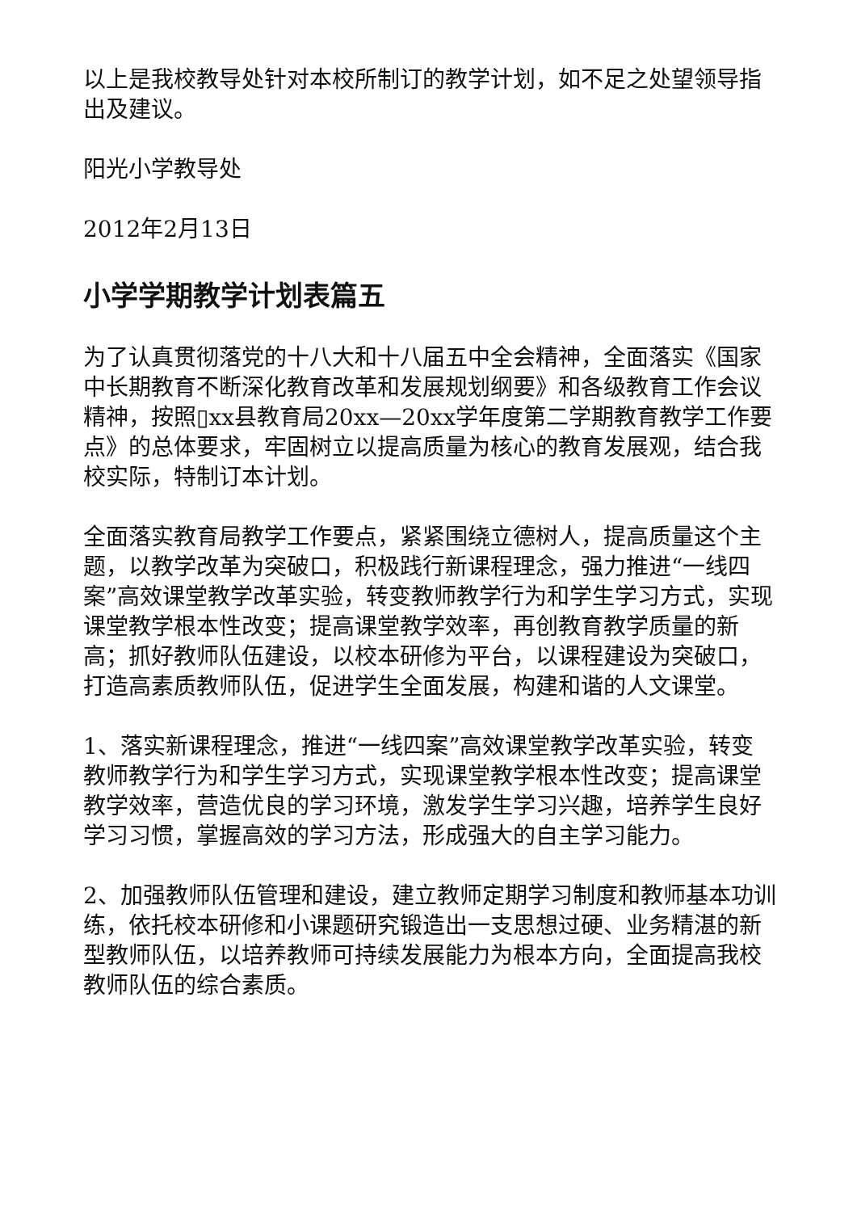以上是我校教导处针对本校所制订的教学计划，如不足之处望领导指出及建议。
阳光小学教导处
2012年2月13日
小学学期教学计划表篇五
为了认真贯彻落党的十八大和十八届五中全会精神，全面落实《国家中长期教育不断深化教育改革和发展规划纲要》和各级教育工作会议精神，按照▯xx县教育局20xx—20xx学年度第二学期教育教学工作要点》的总体要求，牢固树立以提高质量为核心的教育发展观，结合我校实际，特制订本计划。
全面落实教育局教学工作要点，紧紧围绕立德树人，提高质量这个主题，以教学改革为突破口，积极践行新课程理念，强力推进“一线四案”高效课堂教学改革实验，转变教师教学行为和学生学习方式，实现课堂教学根本性改变；提高课堂教学效率，再创教育教学质量的新高；抓好教师队伍建设，以校本研修为平台，以课程建设为突破口，打造高素质教师队伍，促进学生全面发展，构建和谐的人文课堂。
1、落实新课程理念，推进“一线四案”高效课堂教学改革实验，转变教师教学行为和学生学习方式，实现课堂教学根本性改变；提高课堂教学效率，营造优良的学习环境，激发学生学习兴趣，培养学生良好学习习惯，掌握高效的学习方法，形成强大的自主学习能力。
2、加强教师队伍管理和建设，建立教师定期学习制度和教师基本功训练，依托校本研修和小课题研究锻造出一支思想过硬、业务精湛的新型教师队伍，以培养教师可持续发展能力为根本方向，全面提高我校教师队伍的综合素质。